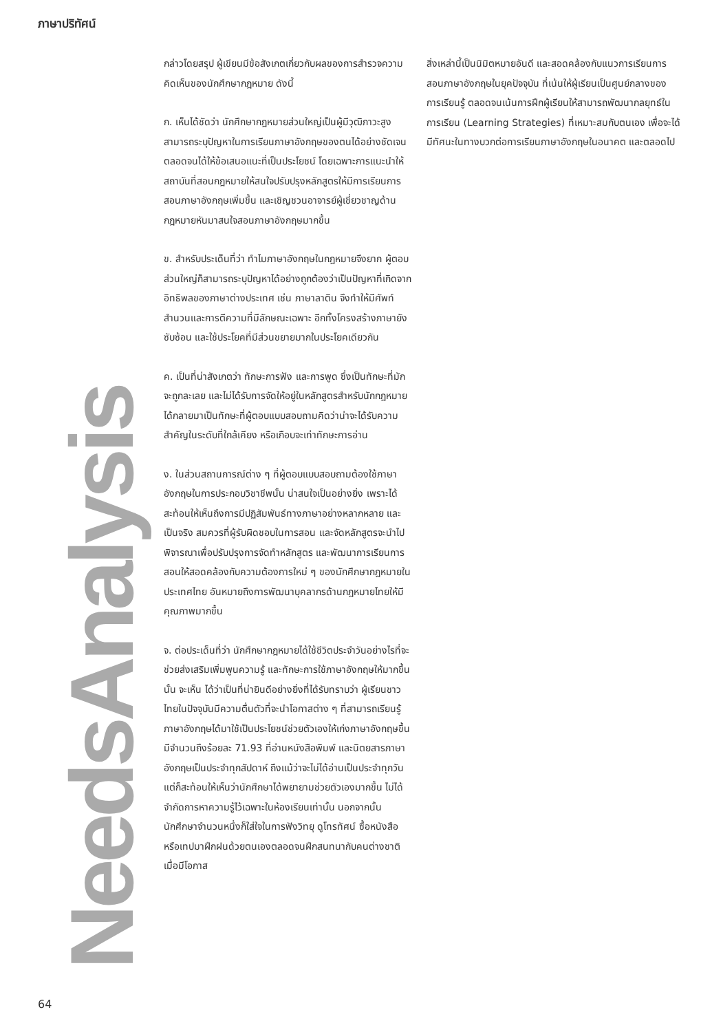ภาษาปริทัศน์
กล่าวโดยสรุป ผู้เขียนมีข้อสังเกตเกี่ยวกับผลของการสำรวจความคิดเห็นของนักศึกษากฎหมาย ดังนี้
ก. เห็นได้ชัดว่า นักศึกษากฎหมายส่วนใหญ่เป็นผู้มีวุฒิภาวะสูง สามารถระบุปัญหาในการเรียนภาษาอังกฤษของตนได้อย่างชัดเจน ตลอดจนได้ให้ข้อเสนอแนะที่เป็นประโยชน์ โดยเฉพาะการแนะนำให้สถาบันที่สอนกฎหมายให้สนใจปรับปรุงหลักสูตรให้มีการเรียนการสอนภาษาอังกฤษเพิ่มขึ้น และเชิญชวนอาจารย์ผู้เชี่ยวชาญด้านกฎหมายหันมาสนใจสอนภาษาอังกฤษมากขึ้น
ข. สำหรับประเด็นที่ว่า ทำไมภาษาอังกฤษในกฎหมายจึงยาก ผู้ตอบส่วนใหญ่ก็สามารถระบุปัญหาได้อย่างถูกต้องว่าเป็นปัญหาที่เกิดจากอิทธิพลของภาษาต่างประเทศ เช่น ภาษาลาติน จึงทำให้มีศัพท์สำนวนและการตีความที่มีลักษณะเฉพาะ อีกทั้งโครงสร้างภาษายังซับซ้อน และใช้ประโยคที่มีส่วนขยายมากในประโยคเดียวกัน
ค. เป็นที่น่าสังเกตว่า ทักษะการฟัง และการพูด ซึ่งเป็นทักษะที่มักจะถูกละเลย และไม่ได้รับการจัดให้อยู่ในหลักสูตรสำหรับนักกฎหมาย ได้กลายมาเป็นทักษะที่ผู้ตอบแบบสอบถามคิดว่าน่าจะได้รับความสำคัญในระดับที่ใกล้เคียง หรือเกือบจะเท่าทักษะการอ่าน
ง. ในส่วนสถานการณ์ต่าง ๆ ที่ผู้ตอบแบบสอบถามต้องใช้ภาษาอังกฤษในการประกอบวิชาชีพนั้น น่าสนใจเป็นอย่างยิ่ง เพราะได้สะท้อนให้เห็นถึงการมีปฏิสัมพันธ์ทางภาษาอย่างหลากหลาย และเป็นจริง สมควรที่ผู้รับผิดชอบในการสอน และจัดหลักสูตรจะนำไปพิจารณาเพื่อปรับปรุงการจัดทำหลักสูตร และพัฒนาการเรียนการสอนให้สอดคล้องกับความต้องการใหม่ ๆ ของนักศึกษากฎหมายในประเทศไทย อันหมายถึงการพัฒนาบุคลากรด้านกฎหมายไทยให้มีคุณภาพมากขึ้น
จ. ต่อประเด็นที่ว่า นักศึกษากฎหมายได้ใช้ชีวิตประจำวันอย่างไรที่จะช่วยส่งเสริมเพิ่มพูนความรู้ และทักษะการใช้ภาษาอังกฤษให้มากขึ้นนั้น จะเห็น ได้ว่าเป็นที่น่ายินดีอย่างยิ่งที่ได้รับทราบว่า ผู้เรียนชาวไทยในปัจจุบันมีความตื่นตัวที่จะนำโอกาสต่าง ๆ ที่สามารถเรียนรู้ภาษาอังกฤษได้มาใช้เป็นประโยชน์ช่วยตัวเองให้เก่งภาษาอังกฤษขึ้น มีจำนวนถึงร้อยละ 71.93 ที่อ่านหนังสือพิมพ์ และนิตยสารภาษาอังกฤษเป็นประจำทุกสัปดาห์ ถึงแม้ว่าจะไม่ได้อ่านเป็นประจำทุกวันแต่ก็สะท้อนให้เห็นว่านักศึกษาได้พยายามช่วยตัวเองมากขึ้น ไม่ได้จำกัดการหาความรู้ไว้เฉพาะในห้องเรียนเท่านั้น นอกจากนั้น นักศึกษาจำนวนหนึ่งก็ใส่ใจในการฟังวิทยุ ดูโทรทัศน์ ซื้อหนังสือ หรือเทปมาฝึกฝนด้วยตนเองตลอดจนฝึกสนทนากับคนต่างชาติเมื่อมีโอกาส
สิ่งเหล่านี้เป็นนิมิตหมายอันดี และสอดคล้องกับแนวการเรียนการสอนภาษาอังกฤษในยุคปัจจุบัน ที่เน้นให้ผู้เรียนเป็นศูนย์กลางของการเรียนรู้ ตลอดจนเน้นการฝึกผู้เรียนให้สามารถพัฒนากลยุทธ์ในการเรียน (Learning Strategies) ที่เหมาะสมกับตนเอง เพื่อจะได้มีทัศนะในทางบวกต่อการเรียนภาษาอังกฤษในอนาคต และตลอดไป
NeedsAnalysis
64